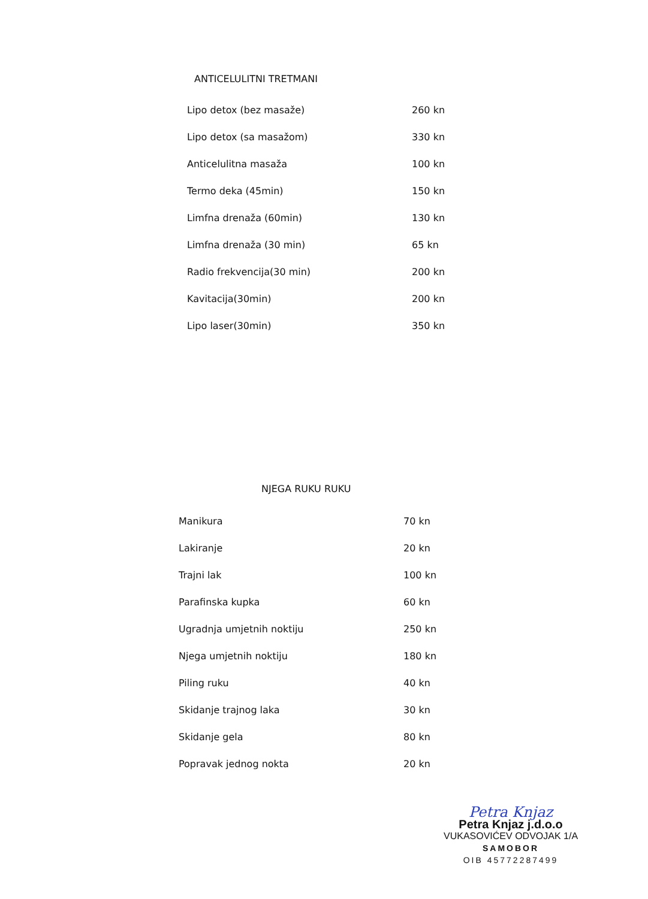ANTICELULITNI TRETMANI
| Lipo detox (bez masaže) | 260 kn |
| Lipo detox (sa masažom) | 330 kn |
| Anticelulitna masaža | 100 kn |
| Termo deka (45min) | 150 kn |
| Limfna drenaža (60min) | 130 kn |
| Limfna drenaža (30 min) | 65 kn |
| Radio frekvencija(30 min) | 200 kn |
| Kavitacija(30min) | 200 kn |
| Lipo laser(30min) | 350 kn |
NJEGA RUKU RUKU
| Manikura | 70 kn |
| Lakiranje | 20 kn |
| Trajni lak | 100 kn |
| Parafinska kupka | 60 kn |
| Ugradnja umjetnih noktiju | 250 kn |
| Njega umjetnih noktiju | 180 kn |
| Piling ruku | 40 kn |
| Skidanje trajnog laka | 30 kn |
| Skidanje gela | 80 kn |
| Popravak jednog nokta | 20 kn |
Petra Knjaz
Petra Knjaz j.d.o.o
VUKASOVIĆEV ODVOJAK 1/A
SAMOBOR
OIB 45772287499